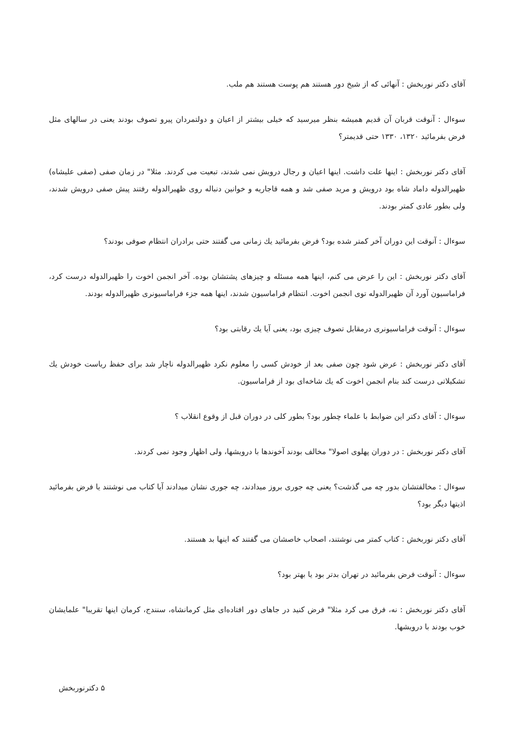آقای دکتر نوربخش : آنهائی که از شیخ دور هستند هم پوست هستند هم ملب.
سوءال : آنوقت قربان آن قدیم همیشه بنظر میرسید که خیلی بیشتر از اعیان و دولتمردان پیرو تصوف بودند یعنی در سالهای مثل فرض بفرمائید ۱۳۲۰، ۱۳۳۰ حتی قدیمتر؟
آقای دکتر نوربخش : اینها علت داشت. اینها اعیان و رجال درویش نمی شدند، تبعیت می کردند. مثلا" در زمان صفی (صفی علیشاه) ظهیرالدوله داماد شاه بود درویش و مرید صفی شد و همه قاجاریه و خوانین دنباله روی ظهیرالدوله رفتند پیش صفی درویش شدند، ولی بطور عادی کمتر بودند.
سوءال : آنوقت این دوران آخر کمتر شده بود؟ فرض بفرمائید یك زمانی می گفتند حتی برادران انتظام صوفی بودند؟
آقای دکتر نوربخش : این را عرض می کنم، اینها همه مسئله و چیزهای پشتشان بوده. آخر انجمن اخوت را ظهیرالدوله درست کرد، فراماسیون آورد آن ظهیرالدوله توی انجمن اخوت. انتظام فراماسیون شدند، اینها همه جزء فراماسیونری ظهیرالدوله بودند.
سوءال : آنوقت فراماسیونری درمقابل تصوف چیزی بود، یعنی آیا یك رقابتی بود؟
آقای دکتر نوربخش : عرض شود چون صفی بعد از خودش کسی را معلوم نکرد ظهیرالدوله ناچار شد برای حفظ ریاست خودش یك تشکیلاتی درست کند بنام انجمن اخوت که یك شاخه‌ای بود از فراماسیون.
سوءال : آقای دکتر این ضوابط با علماء چطور بود؟ بطور کلی در دوران قبل از وقوع انقلاب ؟
آقای دکتر نوربخش : در دوران پهلوی اصولا" مخالف بودند آخوندها با درویشها، ولی اظهار وجود نمی کردند.
سوءال : مخالفتشان بدور چه می گذشت؟ یعنی چه جوری بروز میدادند، چه جوری نشان میدادند آیا کتاب می نوشتند یا فرض بفرمائید اذیتها دیگر بود؟
آقای دکتر نوربخش : کتاب کمتر می نوشتند، اصحاب خاصشان می گفتند که اینها بد هستند.
سوءال : آنوقت فرض بفرمائید در تهران بدتر بود یا بهتر بود؟
آقای دکتر نوربخش : نه، فرق می کرد مثلا" فرض کنید در جاهای دور افتاده‌ای مثل کرمانشاه، سنندج، کرمان اینها تقریبا" علمایشان خوب بودند با درویشها.
۵ دکترنوربخش